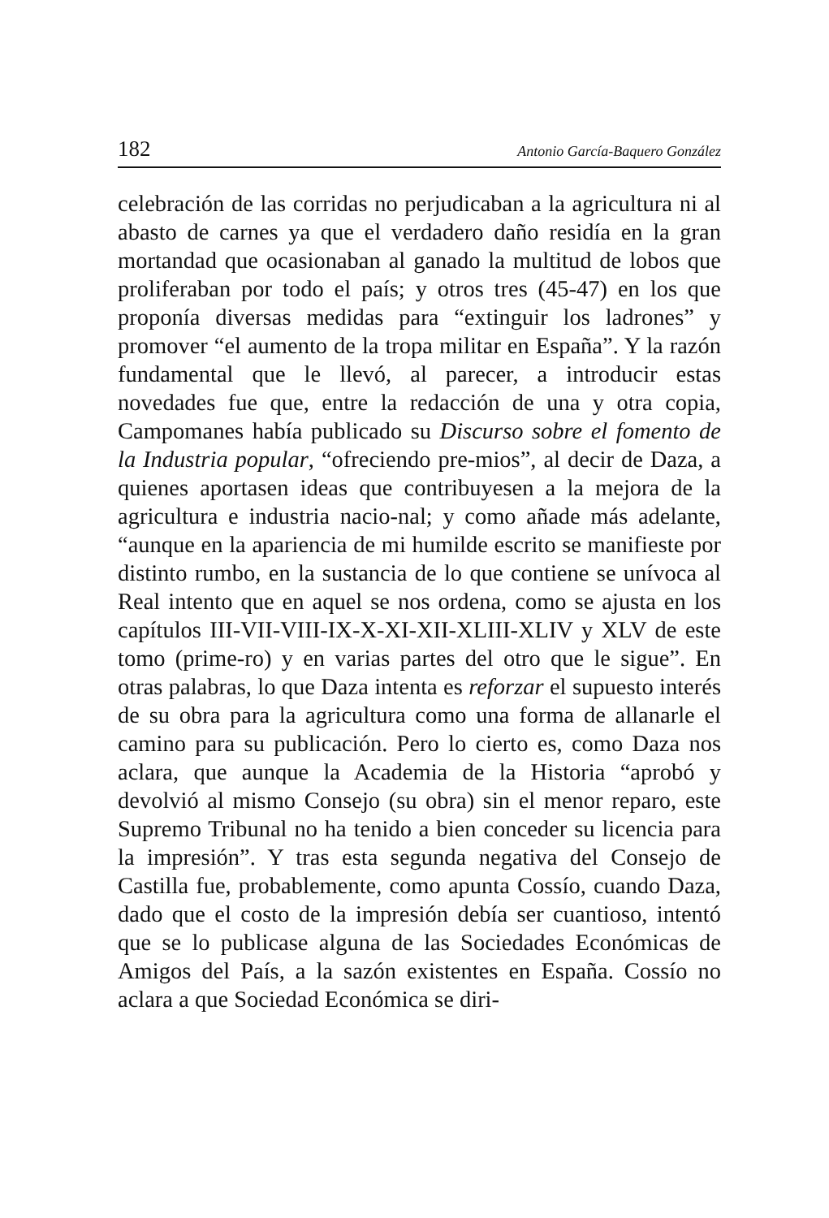182 Antonio García-Baquero González
celebración de las corridas no perjudicaban a la agricultura ni al abasto de carnes ya que el verdadero daño residía en la gran mortandad que ocasionaban al ganado la multitud de lobos que proliferaban por todo el país; y otros tres (45-47) en los que proponía diversas medidas para “extinguir los ladrones” y promover “el aumento de la tropa militar en España”. Y la razón fundamental que le llevó, al parecer, a introducir estas novedades fue que, entre la redacción de una y otra copia, Campomanes había publicado su Discurso sobre el fomento de la Industria popular, “ofreciendo pre-mios”, al decir de Daza, a quienes aportasen ideas que contribuyesen a la mejora de la agricultura e industria nacio-nal; y como añade más adelante, “aunque en la apariencia de mi humilde escrito se manifieste por distinto rumbo, en la sustancia de lo que contiene se unívoca al Real intento que en aquel se nos ordena, como se ajusta en los capítulos III-VII-VIII-IX-X-XI-XII-XLIII-XLIV y XLV de este tomo (prime-ro) y en varias partes del otro que le sigue”. En otras palabras, lo que Daza intenta es reforzar el supuesto interés de su obra para la agricultura como una forma de allanarle el camino para su publicación. Pero lo cierto es, como Daza nos aclara, que aunque la Academia de la Historia “aprobó y devolvió al mismo Consejo (su obra) sin el menor reparo, este Supremo Tribunal no ha tenido a bien conceder su licencia para la impresión”. Y tras esta segunda negativa del Consejo de Castilla fue, probablemente, como apunta Cossío, cuando Daza, dado que el costo de la impresión debía ser cuantioso, intentó que se lo publicase alguna de las Sociedades Económicas de Amigos del País, a la sazón existentes en España. Cossío no aclara a que Sociedad Económica se diri-